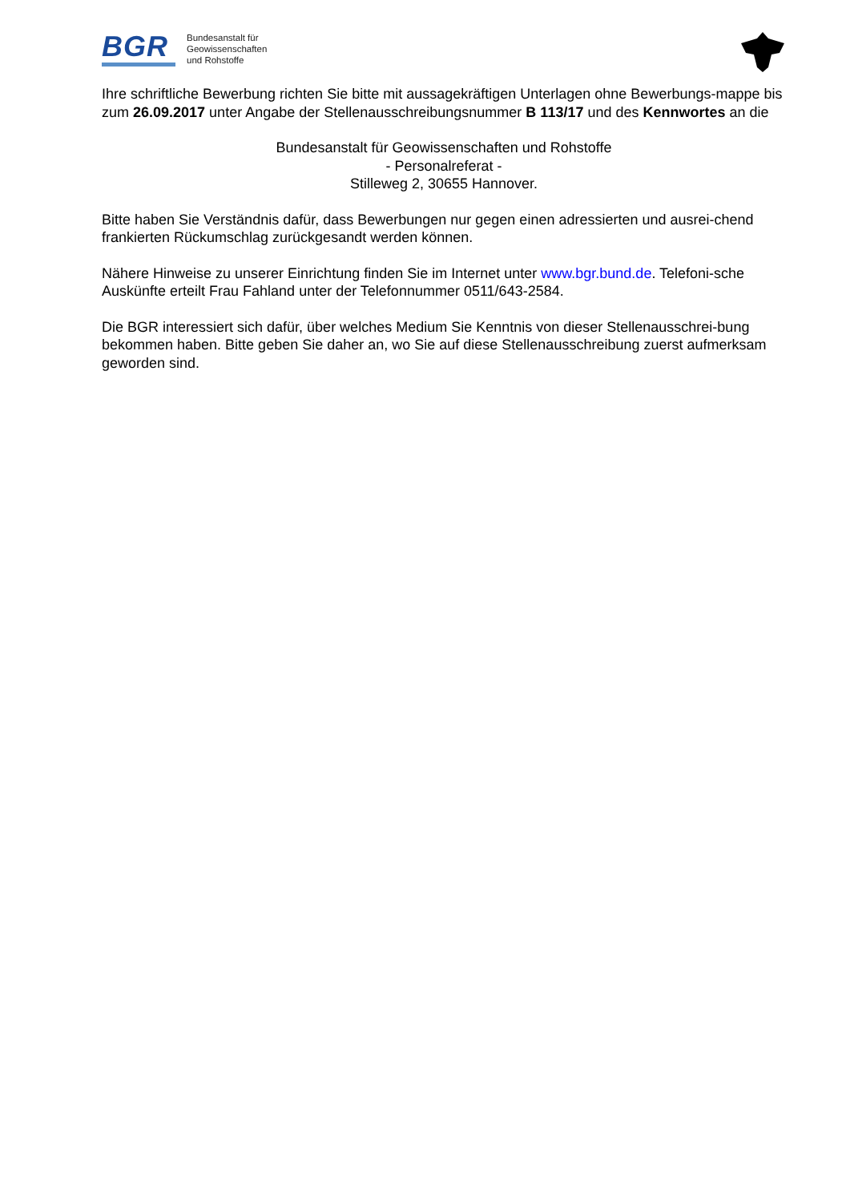BGR
Bundesanstalt für
Geowissenschaften
und Rohstoffe
Ihre schriftliche Bewerbung richten Sie bitte mit aussagekräftigen Unterlagen ohne Bewerbungs-mappe bis zum 26.09.2017 unter Angabe der Stellenausschreibungsnummer B 113/17 und des Kennwortes an die
Bundesanstalt für Geowissenschaften und Rohstoffe
- Personalreferat -
Stilleweg 2, 30655 Hannover.
Bitte haben Sie Verständnis dafür, dass Bewerbungen nur gegen einen adressierten und ausrei-chend frankierten Rückumschlag zurückgesandt werden können.
Nähere Hinweise zu unserer Einrichtung finden Sie im Internet unter www.bgr.bund.de. Telefoni-sche Auskünfte erteilt Frau Fahland unter der Telefonnummer 0511/643-2584.
Die BGR interessiert sich dafür, über welches Medium Sie Kenntnis von dieser Stellenausschrei-bung bekommen haben. Bitte geben Sie daher an, wo Sie auf diese Stellenausschreibung zuerst aufmerksam geworden sind.